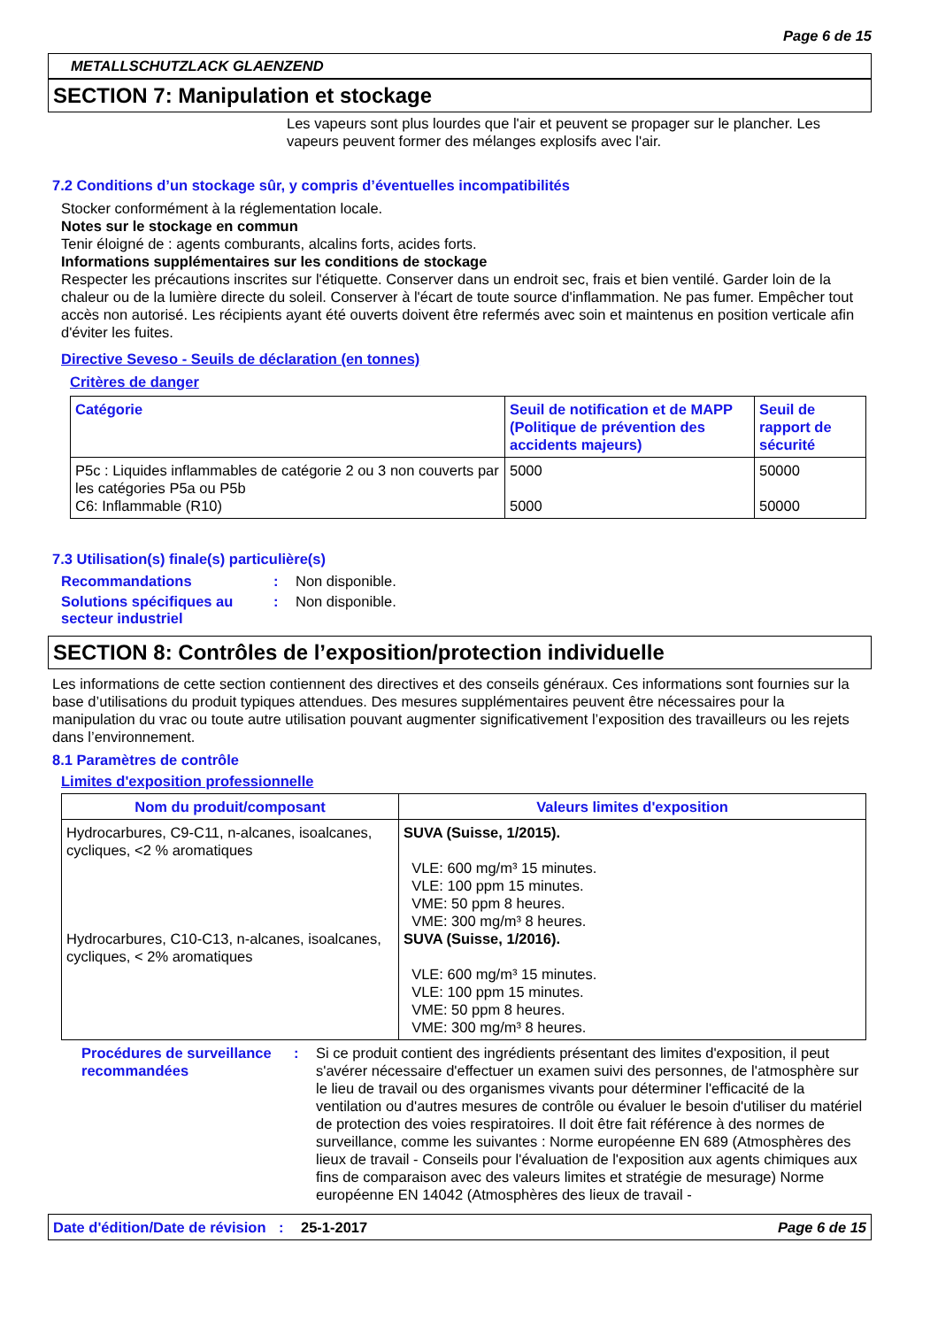Page 6 de 15
METALLSCHUTZLACK GLAENZEND
SECTION 7: Manipulation et stockage
Les vapeurs sont plus lourdes que l'air et peuvent se propager sur le plancher. Les vapeurs peuvent former des mélanges explosifs avec l'air.
7.2 Conditions d’un stockage sûr, y compris d’éventuelles incompatibilités
Stocker conformément à la réglementation locale.
Notes sur le stockage en commun
Tenir éloigné de : agents comburants, alcalins forts, acides forts.
Informations supplémentaires sur les conditions de stockage
Respecter les précautions inscrites sur l'étiquette. Conserver dans un endroit sec, frais et bien ventilé. Garder loin de la chaleur ou de la lumière directe du soleil. Conserver à l'écart de toute source d'inflammation. Ne pas fumer. Empêcher tout accès non autorisé. Les récipients ayant été ouverts doivent être refermés avec soin et maintenus en position verticale afin d'éviter les fuites.
Directive Seveso - Seuils de déclaration (en tonnes)
Critères de danger
| Catégorie | Seuil de notification et de MAPP (Politique de prévention des accidents majeurs) | Seuil de rapport de sécurité |
| --- | --- | --- |
| P5c : Liquides inflammables de catégorie 2 ou 3 non couverts par les catégories P5a ou P5b C6: Inflammable (R10) | 5000 5000 | 50000 50000 |
7.3 Utilisation(s) finale(s) particulière(s)
Recommandations: Non disponible.
Solutions spécifiques au secteur industriel: Non disponible.
SECTION 8: Contrôles de l’exposition/protection individuelle
Les informations de cette section contiennent des directives et des conseils généraux. Ces informations sont fournies sur la base d’utilisations du produit typiques attendues. Des mesures supplémentaires peuvent être nécessaires pour la manipulation du vrac ou toute autre utilisation pouvant augmenter significativement l’exposition des travailleurs ou les rejets dans l’environnement.
8.1 Paramètres de contrôle
Limites d'exposition professionnelle
| Nom du produit/composant | Valeurs limites d'exposition |
| --- | --- |
| Hydrocarbures, C9-C11, n-alcanes, isoalcanes, cycliques, <2 % aromatiques Hydrocarbures, C10-C13, n-alcanes, isoalcanes, cycliques, < 2% aromatiques | SUVA (Suisse, 1/2015). VLE: 600 mg/m³ 15 minutes. VLE: 100 ppm 15 minutes. VME: 50 ppm 8 heures. VME: 300 mg/m³ 8 heures. SUVA (Suisse, 1/2016). VLE: 600 mg/m³ 15 minutes. VLE: 100 ppm 15 minutes. VME: 50 ppm 8 heures. VME: 300 mg/m³ 8 heures. |
Procédures de surveillance recommandées: Si ce produit contient des ingrédients présentant des limites d'exposition, il peut s'avérer nécessaire d'effectuer un examen suivi des personnes, de l'atmosphère sur le lieu de travail ou des organismes vivants pour déterminer l'efficacité de la ventilation ou d'autres mesures de contrôle ou évaluer le besoin d'utiliser du matériel de protection des voies respiratoires. Il doit être fait référence à des normes de surveillance, comme les suivantes : Norme européenne EN 689 (Atmosphères des lieux de travail - Conseils pour l'évaluation de l'exposition aux agents chimiques aux fins de comparaison avec des valeurs limites et stratégie de mesurage) Norme européenne EN 14042 (Atmosphères des lieux de travail -
Date d'édition/Date de révision: 25-1-2017 Page 6 de 15